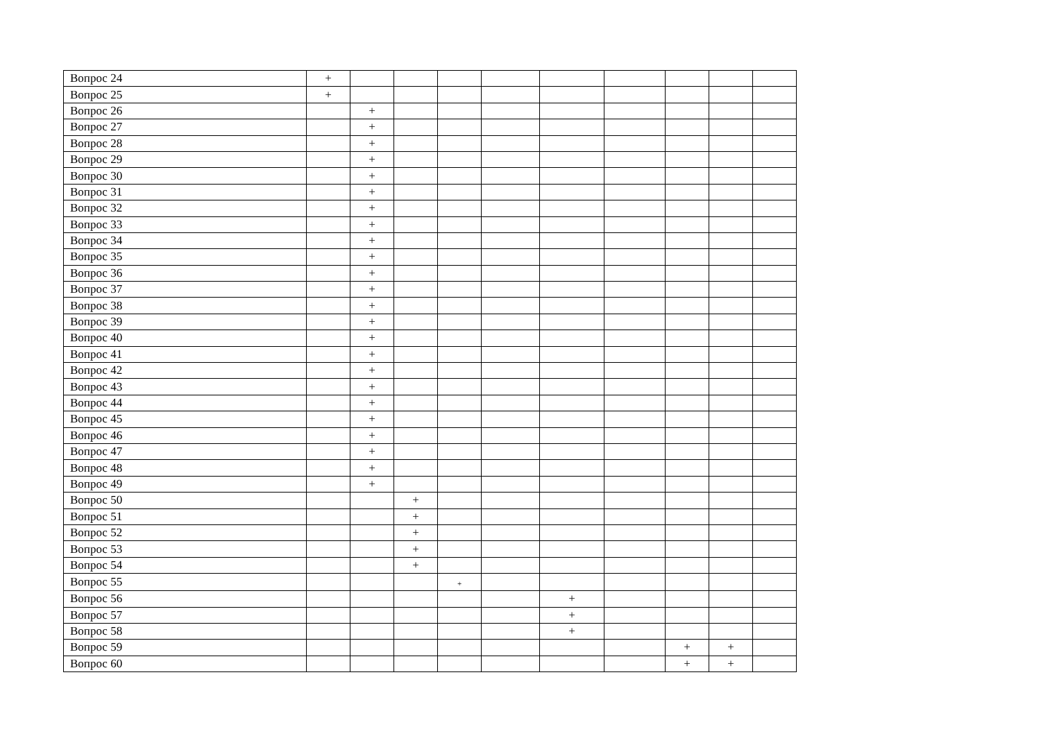| Вопрос 24 | + | | | | | | | | | |
| Вопрос 25 | + | | | | | | | | | |
| Вопрос 26 | | + | | | | | | | | |
| Вопрос 27 | | + | | | | | | | | |
| Вопрос 28 | | + | | | | | | | | |
| Вопрос 29 | | + | | | | | | | | |
| Вопрос 30 | | + | | | | | | | | |
| Вопрос 31 | | + | | | | | | | | |
| Вопрос 32 | | + | | | | | | | | |
| Вопрос 33 | | + | | | | | | | | |
| Вопрос 34 | | + | | | | | | | | |
| Вопрос 35 | | + | | | | | | | | |
| Вопрос 36 | | + | | | | | | | | |
| Вопрос 37 | | + | | | | | | | | |
| Вопрос 38 | | + | | | | | | | | |
| Вопрос 39 | | + | | | | | | | | |
| Вопрос 40 | | + | | | | | | | | |
| Вопрос 41 | | + | | | | | | | | |
| Вопрос 42 | | + | | | | | | | | |
| Вопрос 43 | | + | | | | | | | | |
| Вопрос 44 | | + | | | | | | | | |
| Вопрос 45 | | + | | | | | | | | |
| Вопрос 46 | | + | | | | | | | | |
| Вопрос 47 | | + | | | | | | | | |
| Вопрос 48 | | + | | | | | | | | |
| Вопрос 49 | | + | | | | | | | | |
| Вопрос 50 | | | + | | | | | | | |
| Вопрос 51 | | | + | | | | | | | |
| Вопрос 52 | | | + | | | | | | | |
| Вопрос 53 | | | + | | | | | | | |
| Вопрос 54 | | | + | | | | | | | |
| Вопрос 55 | | | | + | | | | | | |
| Вопрос 56 | | | | | | + | | | | |
| Вопрос 57 | | | | | | + | | | | |
| Вопрос 58 | | | | | | + | | | | |
| Вопрос 59 | | | | | | | | + | + | |
| Вопрос 60 | | | | | | | | + | + | |